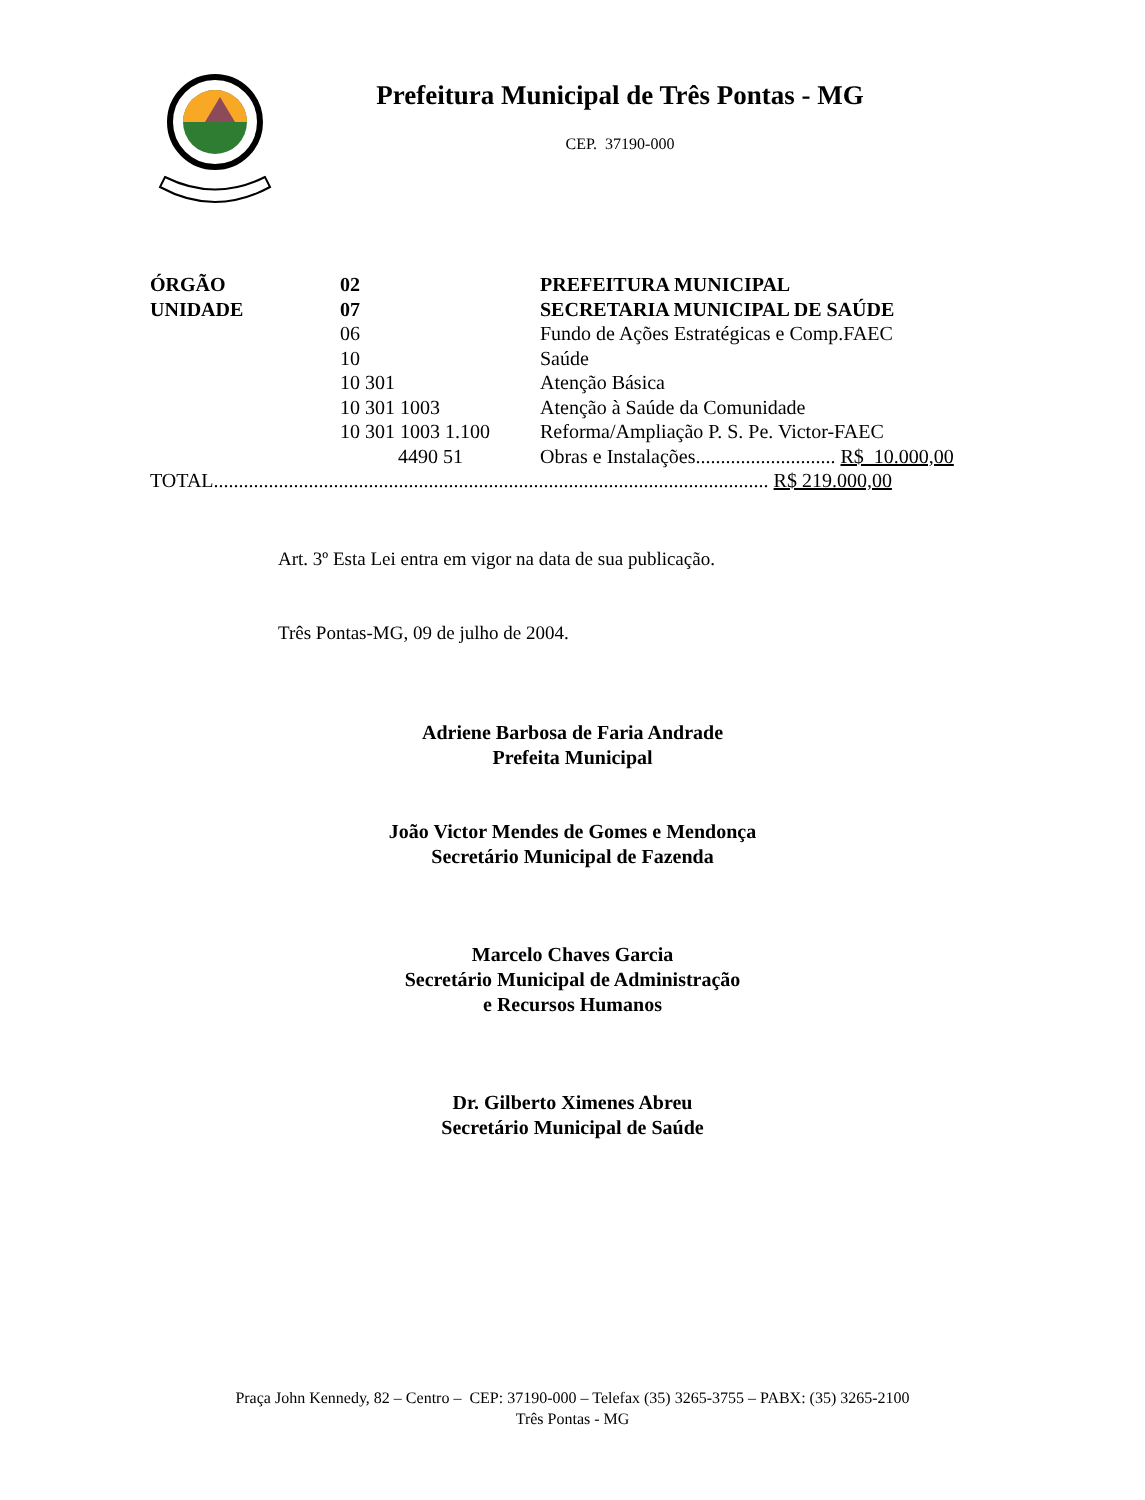Prefeitura Municipal de Três Pontas - MG
CEP. 37190-000
| ÓRGÃO | 02 | PREFEITURA MUNICIPAL |
| UNIDADE | 07 | SECRETARIA MUNICIPAL DE SAÚDE |
| | 06 | Fundo de Ações Estratégicas e Comp.FAEC |
| | 10 | Saúde |
| | 10 301 | Atenção Básica |
| | 10 301 1003 | Atenção à Saúde da Comunidade |
| | 10 301 1003 1.100 | Reforma/Ampliação P. S. Pe. Victor-FAEC |
| | 4490 51 | Obras e Instalações............................ R$ 10.000,00 |
| TOTAL............................................................................................................... R$ 219.000,00 | | |
Art. 3º Esta Lei entra em vigor na data de sua publicação.
Três Pontas-MG, 09 de julho de 2004.
Adriene Barbosa de Faria Andrade
Prefeita Municipal
João Victor Mendes de Gomes e Mendonça
Secretário Municipal de Fazenda
Marcelo Chaves Garcia
Secretário Municipal de Administração
e Recursos Humanos
Dr. Gilberto Ximenes Abreu
Secretário Municipal de Saúde
Praça John Kennedy, 82 – Centro – CEP: 37190-000 – Telefax (35) 3265-3755 – PABX: (35) 3265-2100
Três Pontas - MG